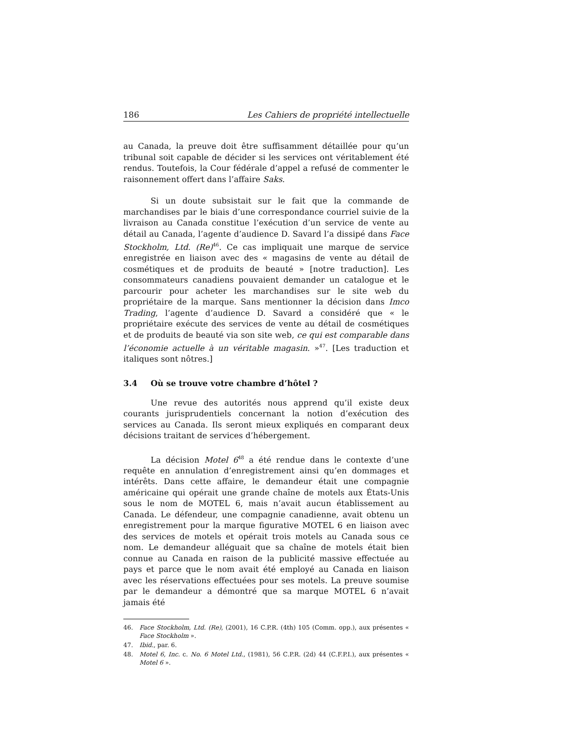186 Les Cahiers de propriété intellectuelle
au Canada, la preuve doit être suffisamment détaillée pour qu’un tribunal soit capable de décider si les services ont véritablement été rendus. Toutefois, la Cour fédérale d’appel a refusé de commenter le raisonnement offert dans l’affaire Saks.
Si un doute subsistait sur le fait que la commande de marchandises par le biais d’une correspondance courriel suivie de la livraison au Canada constitue l’exécution d’un service de vente au détail au Canada, l’agente d’audience D. Savard l’a dissipé dans Face Stockholm, Ltd. (Re)<sup>46</sup>. Ce cas impliquait une marque de service enregistrée en liaison avec des « magasins de vente au détail de cosmétiques et de produits de beauté » [notre traduction]. Les consommateurs canadiens pouvaient demander un catalogue et le parcourir pour acheter les marchandises sur le site web du propriétaire de la marque. Sans mentionner la décision dans Imco Trading, l’agente d’audience D. Savard a considéré que « le propriétaire exécute des services de vente au détail de cosmétiques et de produits de beauté via son site web, ce qui est comparable dans l’économie actuelle à un véritable magasin. »<sup>47</sup>. [Les traduction et italiques sont nôtres.]
3.4 Où se trouve votre chambre d’hôtel ?
Une revue des autorités nous apprend qu’il existe deux courants jurisprudentiels concernant la notion d’exécution des services au Canada. Ils seront mieux expliqués en comparant deux décisions traitant de services d’hébergement.
La décision Motel 6<sup>48</sup> a été rendue dans le contexte d’une requête en annulation d’enregistrement ainsi qu’en dommages et intérêts. Dans cette affaire, le demandeur était une compagnie américaine qui opérait une grande chaîne de motels aux États-Unis sous le nom de MOTEL 6, mais n’avait aucun établissement au Canada. Le défendeur, une compagnie canadienne, avait obtenu un enregistrement pour la marque figurative MOTEL 6 en liaison avec des services de motels et opérait trois motels au Canada sous ce nom. Le demandeur alléguait que sa chaîne de motels était bien connue au Canada en raison de la publicité massive effectuée au pays et parce que le nom avait été employé au Canada en liaison avec les réservations effectuées pour ses motels. La preuve soumise par le demandeur a démontré que sa marque MOTEL 6 n’avait jamais été
46. Face Stockholm, Ltd. (Re), (2001), 16 C.P.R. (4th) 105 (Comm. opp.), aux présentes « Face Stockholm ».
47. Ibid., par. 6.
48. Motel 6, Inc. c. No. 6 Motel Ltd., (1981), 56 C.P.R. (2d) 44 (C.F.P.I.), aux présentes « Motel 6 ».